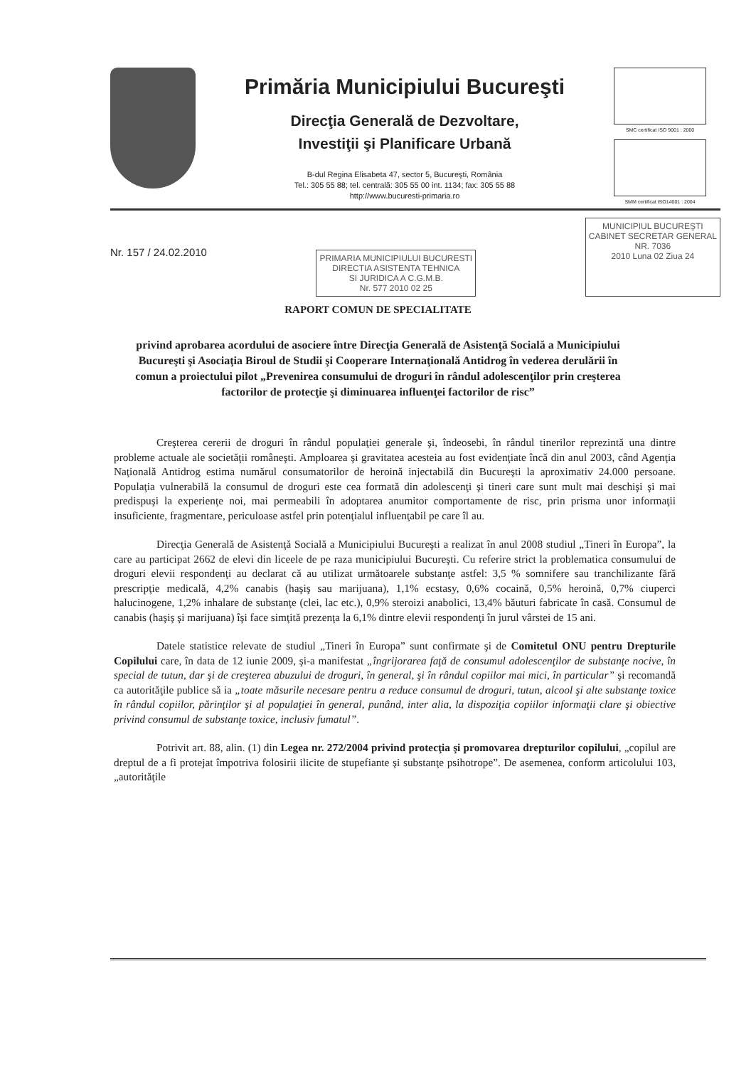Primăria Municipiului Bucureşti
Direcţia Generală de Dezvoltare,
Investiţii şi Planificare Urbană
B-dul Regina Elisabeta 47, sector 5, Bucureşti, România
Tel.: 305 55 88; tel. centrală: 305 55 00 int. 1134; fax: 305 55 88
http://www.bucuresti-primaria.ro
SMC certificat ISO 9001 : 2000
SMM certificat ISO14001 : 2004
Nr. 157 / 24.02.2010
PRIMARIA MUNICIPIULUI BUCURESTI
DIRECTIA ASISTENTA TEHNICA
SI JURIDICA A C.G.M.B.
Nr. 577 2010 02 25
MUNICIPIUL BUCUREŞTI
CABINET SECRETAR GENERAL
NR. 7036
2010 Luna 02 Ziua 24
RAPORT COMUN DE SPECIALITATE
privind aprobarea acordului de asociere între Direcţia Generală de Asistenţă Socială a Municipiului Bucureşti şi Asociaţia Biroul de Studii şi Cooperare Internaţională Antidrog în vederea derulării în comun a proiectului pilot „Prevenirea consumului de droguri în rândul adolescenţilor prin creşterea factorilor de protecţie şi diminuarea influenţei factorilor de risc”
Creşterea cererii de droguri în rândul populaţiei generale şi, îndeosebi, în rândul tinerilor reprezintă una dintre probleme actuale ale societăţii româneşti. Amploarea şi gravitatea acesteia au fost evidenţiate încă din anul 2003, când Agenţia Naţională Antidrog estima numărul consumatorilor de heroină injectabilă din Bucureşti la aproximativ 24.000 persoane. Populaţia vulnerabilă la consumul de droguri este cea formată din adolescenţi şi tineri care sunt mult mai deschişi şi mai predispuşi la experienţe noi, mai permeabili în adoptarea anumitor comportamente de risc, prin prisma unor informaţii insuficiente, fragmentare, periculoase astfel prin potenţialul influenţabil pe care îl au.
Direcţia Generală de Asistenţă Socială a Municipiului Bucureşti a realizat în anul 2008 studiul „Tineri în Europa”, la care au participat 2662 de elevi din liceele de pe raza municipiului Bucureşti. Cu referire strict la problematica consumului de droguri elevii respondenţi au declarat că au utilizat următoarele substanţe astfel: 3,5 % somnifere sau tranchilizante fără prescripţie medicală, 4,2% canabis (haşiş sau marijuana), 1,1% ecstasy, 0,6% cocaină, 0,5% heroină, 0,7% ciuperci halucinogene, 1,2% inhalare de substanţe (clei, lac etc.), 0,9% steroizi anabolici, 13,4% băuturi fabricate în casă. Consumul de canabis (haşiş şi marijuana) îşi face simţită prezenţa la 6,1% dintre elevii respondenţi în jurul vârstei de 15 ani.
Datele statistice relevate de studiul „Tineri în Europa” sunt confirmate şi de Comitetul ONU pentru Drepturile Copilului care, în data de 12 iunie 2009, şi-a manifestat „îngrijorarea faţă de consumul adolescenţilor de substanţe nocive, în special de tutun, dar şi de creşterea abuzului de droguri, în general, şi în rândul copiilor mai mici, în particular” şi recomandă ca autorităţile publice să ia „toate măsurile necesare pentru a reduce consumul de droguri, tutun, alcool şi alte substanţe toxice în rândul copiilor, părinţilor şi al populaţiei în general, punând, inter alia, la dispoziţia copiilor informaţii clare şi obiective privind consumul de substanţe toxice, inclusiv fumatul”.
Potrivit art. 88, alin. (1) din Legea nr. 272/2004 privind protecţia şi promovarea drepturilor copilului, „copilul are dreptul de a fi protejat împotriva folosirii ilicite de stupefiante şi substanţe psihotrope”. De asemenea, conform articolului 103, „autorităţile